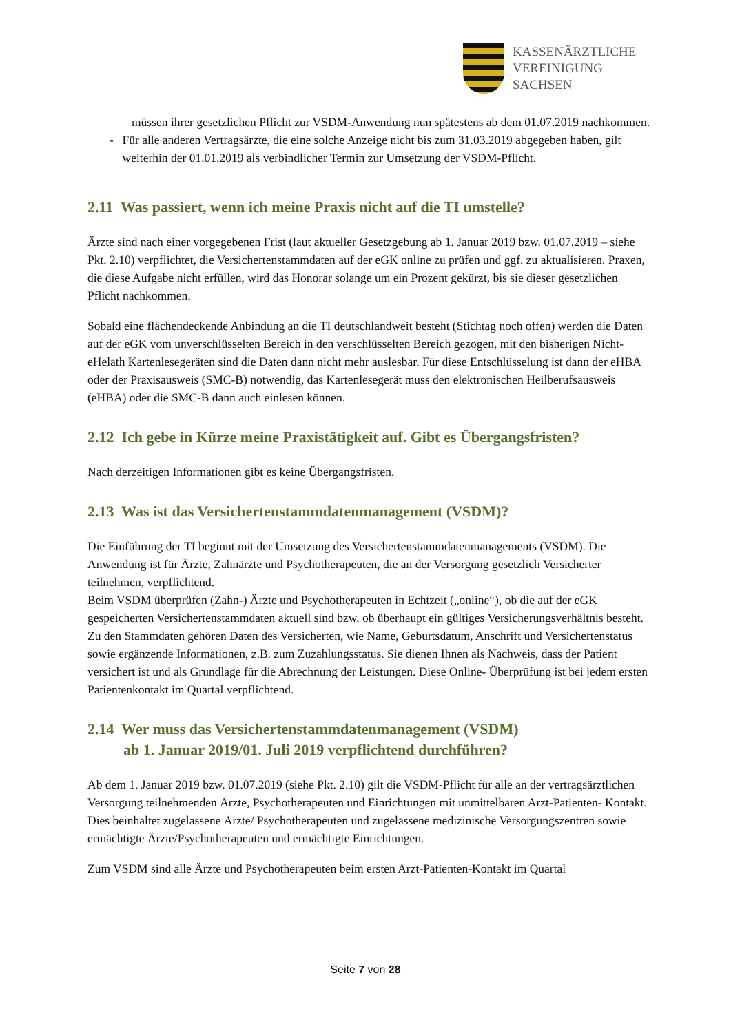KASSENÄRZTLICHE
VEREINIGUNG
SACHSEN
müssen ihrer gesetzlichen Pflicht zur VSDM-Anwendung nun spätestens ab dem 01.07.2019 nachkommen.
- Für alle anderen Vertragsärzte, die eine solche Anzeige nicht bis zum 31.03.2019 abgegeben haben, gilt weiterhin der 01.01.2019 als verbindlicher Termin zur Umsetzung der VSDM-Pflicht.
2.11 Was passiert, wenn ich meine Praxis nicht auf die TI umstelle?
Ärzte sind nach einer vorgegebenen Frist (laut aktueller Gesetzgebung ab 1. Januar 2019 bzw. 01.07.2019 – siehe Pkt. 2.10) verpflichtet, die Versichertenstammdaten auf der eGK online zu prüfen und ggf. zu aktualisieren. Praxen, die diese Aufgabe nicht erfüllen, wird das Honorar solange um ein Prozent gekürzt, bis sie dieser gesetzlichen Pflicht nachkommen.
Sobald eine flächendeckende Anbindung an die TI deutschlandweit besteht (Stichtag noch offen) werden die Daten auf der eGK vom unverschlüsselten Bereich in den verschlüsselten Bereich gezogen, mit den bisherigen Nicht-eHelath Kartenlesegeräten sind die Daten dann nicht mehr auslesbar. Für diese Entschlüsselung ist dann der eHBA oder der Praxisausweis (SMC-B) notwendig, das Kartenlesegerät muss den elektronischen Heilberufsausweis (eHBA) oder die SMC-B dann auch einlesen können.
2.12 Ich gebe in Kürze meine Praxistätigkeit auf. Gibt es Übergangsfristen?
Nach derzeitigen Informationen gibt es keine Übergangsfristen.
2.13 Was ist das Versichertenstammdatenmanagement (VSDM)?
Die Einführung der TI beginnt mit der Umsetzung des Versichertenstammdatenmanagements (VSDM). Die Anwendung ist für Ärzte, Zahnärzte und Psychotherapeuten, die an der Versorgung gesetzlich Versicherter teilnehmen, verpflichtend.
Beim VSDM überprüfen (Zahn-) Ärzte und Psychotherapeuten in Echtzeit („online“), ob die auf der eGK gespeicherten Versichertenstammdaten aktuell sind bzw. ob überhaupt ein gültiges Versicherungsverhältnis besteht. Zu den Stammdaten gehören Daten des Versicherten, wie Name, Geburtsdatum, Anschrift und Versichertenstatus sowie ergänzende Informationen, z.B. zum Zuzahlungsstatus. Sie dienen Ihnen als Nachweis, dass der Patient versichert ist und als Grundlage für die Abrechnung der Leistungen. Diese Online- Überprüfung ist bei jedem ersten Patientenkontakt im Quartal verpflichtend.
2.14 Wer muss das Versichertenstammdatenmanagement (VSDM)
ab 1. Januar 2019/01. Juli 2019 verpflichtend durchführen?
Ab dem 1. Januar 2019 bzw. 01.07.2019 (siehe Pkt. 2.10) gilt die VSDM-Pflicht für alle an der vertragsärztlichen Versorgung teilnehmenden Ärzte, Psychotherapeuten und Einrichtungen mit unmittelbaren Arzt-Patienten- Kontakt. Dies beinhaltet zugelassene Ärzte/ Psychotherapeuten und zugelassene medizinische Versorgungszentren sowie ermächtigte Ärzte/Psychotherapeuten und ermächtigte Einrichtungen.
Zum VSDM sind alle Ärzte und Psychotherapeuten beim ersten Arzt-Patienten-Kontakt im Quartal
Seite 7 von 28